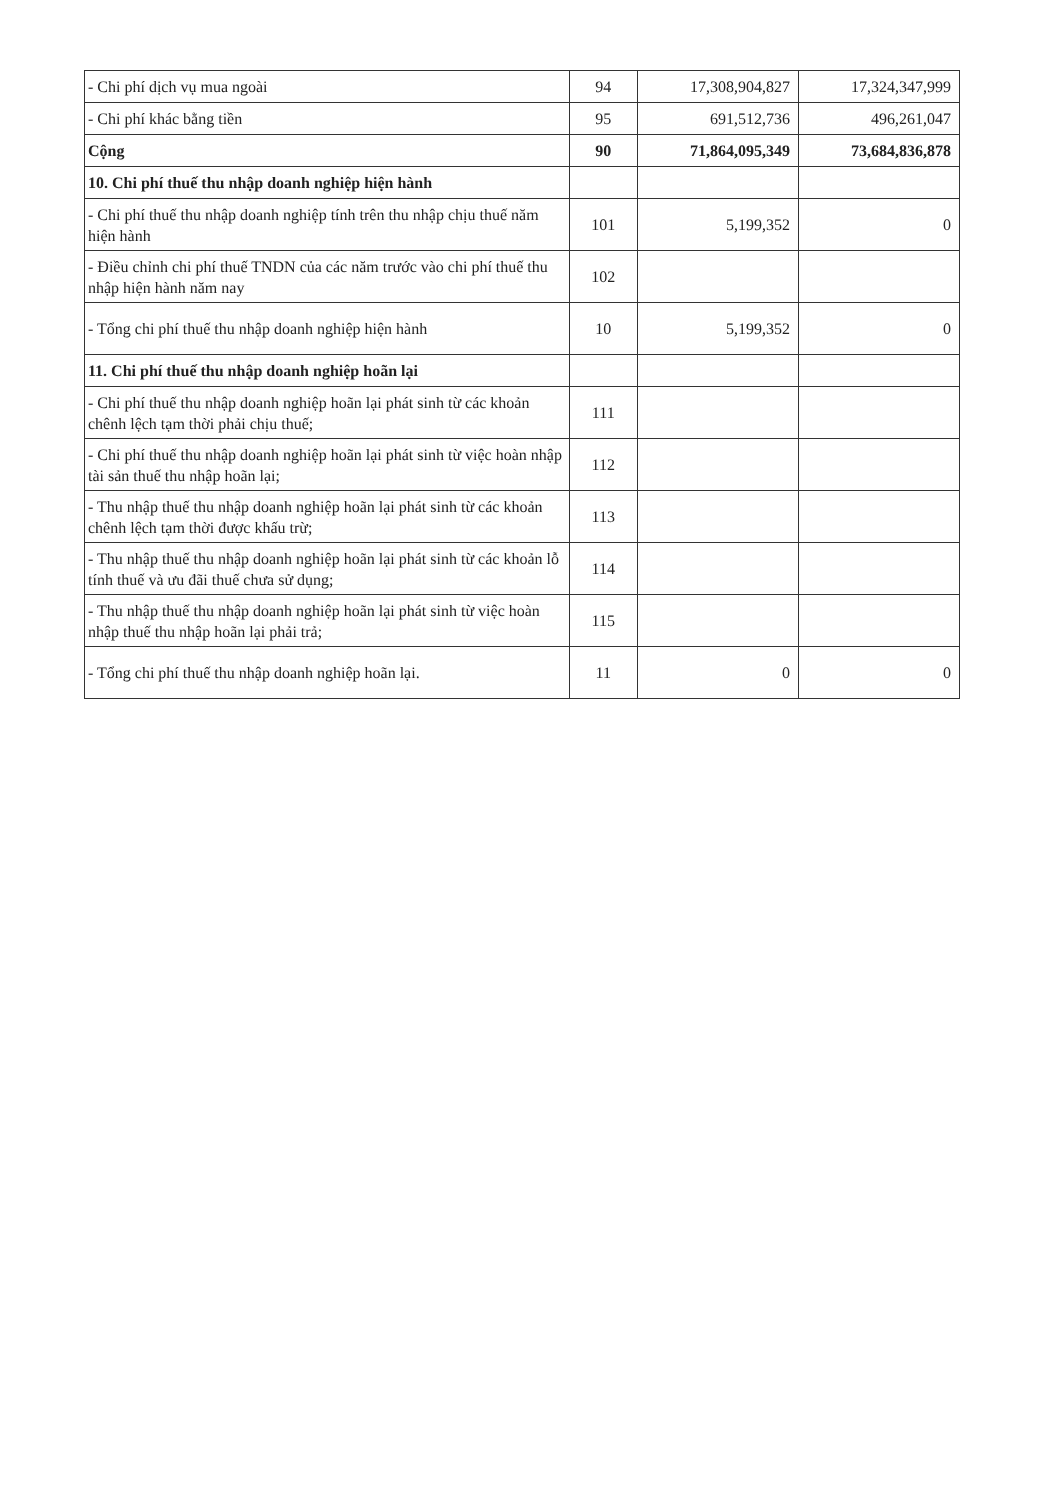| - Chi phí dịch vụ mua ngoài | 94 | 17,308,904,827 | 17,324,347,999 |
| - Chi phí khác bằng tiền | 95 | 691,512,736 | 496,261,047 |
| Cộng | 90 | 71,864,095,349 | 73,684,836,878 |
| 10. Chi phí thuế thu nhập doanh nghiệp hiện hành | | | |
| - Chi phí thuế thu nhập doanh nghiệp tính trên thu nhập chịu thuế năm hiện hành | 101 | 5,199,352 | 0 |
| - Điều chỉnh chi phí thuế TNDN của các năm trước vào chi phí thuế thu nhập hiện hành năm nay | 102 | | |
| - Tổng chi phí thuế thu nhập doanh nghiệp hiện hành | 10 | 5,199,352 | 0 |
| 11. Chi phí thuế thu nhập doanh nghiệp hoãn lại | | | |
| - Chi phí thuế thu nhập doanh nghiệp hoãn lại phát sinh từ các khoản chênh lệch tạm thời phải chịu thuế; | 111 | | |
| - Chi phí thuế thu nhập doanh nghiệp hoãn lại phát sinh từ việc hoàn nhập tài sản thuế thu nhập hoãn lại; | 112 | | |
| - Thu nhập thuế thu nhập doanh nghiệp hoãn lại phát sinh từ các khoản chênh lệch tạm thời được khấu trừ; | 113 | | |
| - Thu nhập thuế thu nhập doanh nghiệp hoãn lại phát sinh từ các khoản lỗ tính thuế và ưu đãi thuế chưa sử dụng; | 114 | | |
| - Thu nhập thuế thu nhập doanh nghiệp hoãn lại phát sinh từ việc hoàn nhập thuế thu nhập hoãn lại phải trả; | 115 | | |
| - Tổng chi phí thuế thu nhập doanh nghiệp hoãn lại. | 11 | 0 | 0 |